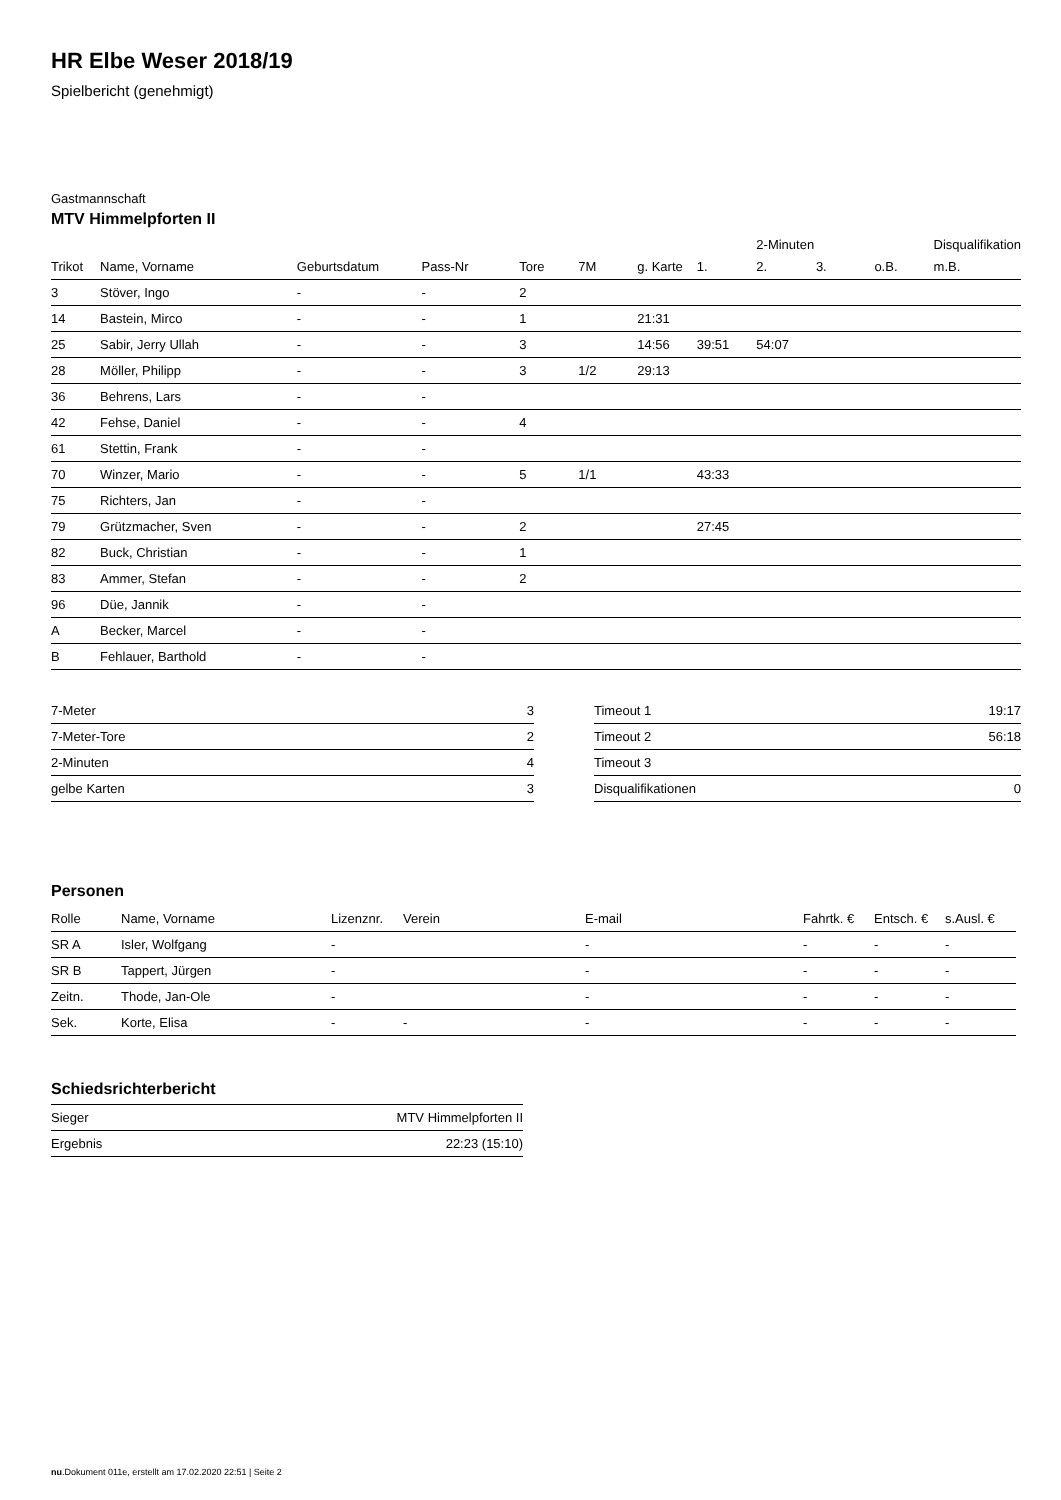HR Elbe Weser 2018/19
Spielbericht (genehmigt)
Gastmannschaft
MTV Himmelpforten II
| | | | | | | | | 2-Minuten | | | Disqualifikation |
| Trikot | Name, Vorname | Geburtsdatum | Pass-Nr | Tore | 7M | g. Karte | 1. | 2. | 3. | o.B. | m.B. |
| 3 | Stöver, Ingo | - | - | 2 | | | | | | | |
| 14 | Bastein, Mirco | - | - | 1 | | 21:31 | | | | | |
| 25 | Sabir, Jerry Ullah | - | - | 3 | | 14:56 | 39:51 | 54:07 | | | |
| 28 | Möller, Philipp | - | - | 3 | 1/2 | 29:13 | | | | | |
| 36 | Behrens, Lars | - | - | | | | | | | | |
| 42 | Fehse, Daniel | - | - | 4 | | | | | | | |
| 61 | Stettin, Frank | - | - | | | | | | | | |
| 70 | Winzer, Mario | - | - | 5 | 1/1 | | 43:33 | | | | |
| 75 | Richters, Jan | - | - | | | | | | | | |
| 79 | Grützmacher, Sven | - | - | 2 | | | 27:45 | | | | |
| 82 | Buck, Christian | - | - | 1 | | | | | | | |
| 83 | Ammer, Stefan | - | - | 2 | | | | | | | |
| 96 | Düe, Jannik | - | - | | | | | | | | |
| A | Becker, Marcel | - | - | | | | | | | | |
| B | Fehlauer, Barthold | - | - | | | | | | | | |
| 7-Meter | 3 |
| 7-Meter-Tore | 2 |
| 2-Minuten | 4 |
| gelbe Karten | 3 |
| Timeout 1 | 19:17 |
| Timeout 2 | 56:18 |
| Timeout 3 | |
| Disqualifikationen | 0 |
Personen
| Rolle | Name, Vorname | Lizenznr. | Verein | E-mail | Fahrtk. € | Entsch. € | s.Ausl. € |
| --- | --- | --- | --- | --- | --- | --- | --- |
| SR A | Isler, Wolfgang | - | | - | - | - | - |
| SR B | Tappert, Jürgen | - | | - | - | - | - |
| Zeitn. | Thode, Jan-Ole | - | | - | - | - | - |
| Sek. | Korte, Elisa | - | - | - | - | - | - |
Schiedsrichterbericht
| Sieger | MTV Himmelpforten II |
| Ergebnis | 22:23 (15:10) |
nu.Dokument 011e, erstellt am 17.02.2020 22:51 | Seite 2